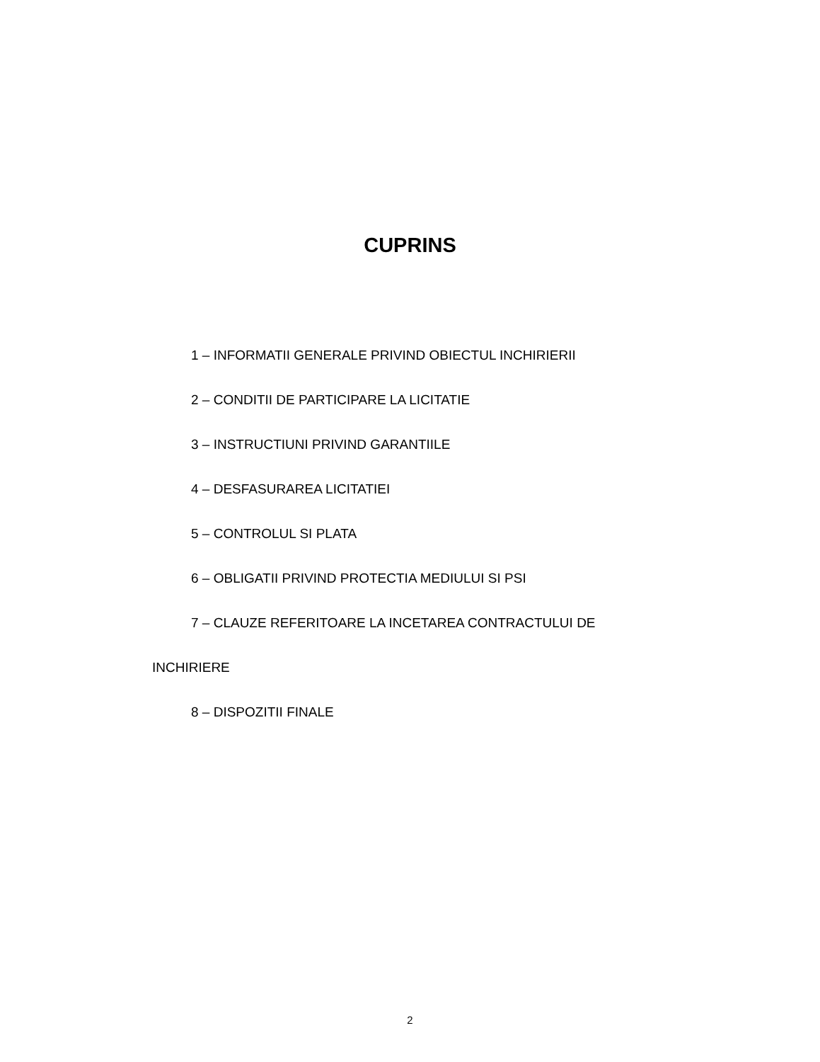CUPRINS
1 – INFORMATII GENERALE PRIVIND OBIECTUL INCHIRIERII
2 – CONDITII DE PARTICIPARE LA LICITATIE
3 – INSTRUCTIUNI PRIVIND GARANTIILE
4 – DESFASURAREA LICITATIEI
5 – CONTROLUL SI PLATA
6 – OBLIGATII PRIVIND PROTECTIA MEDIULUI SI PSI
7 – CLAUZE REFERITOARE LA INCETAREA CONTRACTULUI DE INCHIRIERE
8 – DISPOZITII FINALE
2